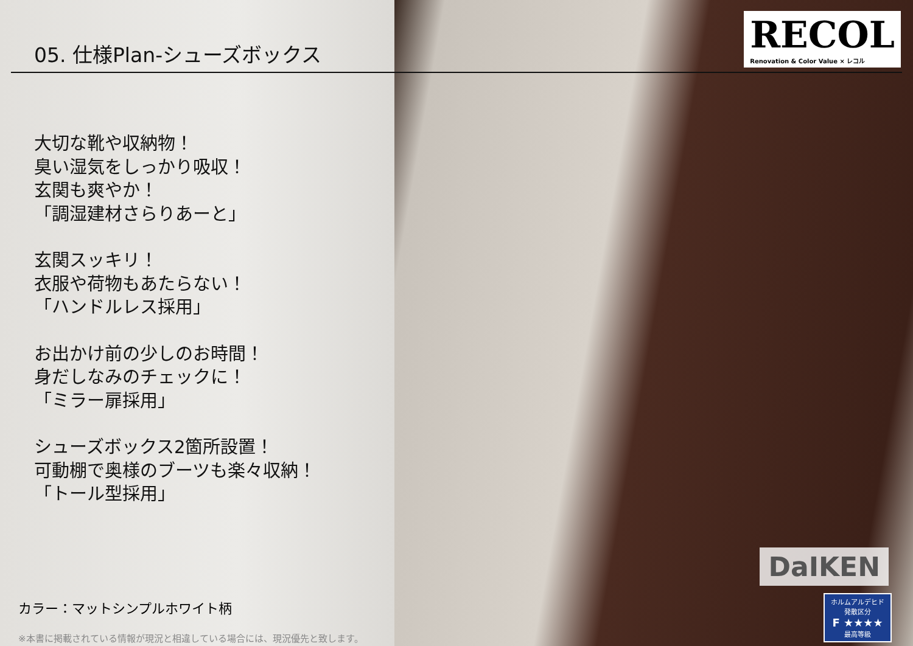05. 仕様Plan-シューズボックス
大切な靴や収納物！
臭い湿気をしっかり吸収！
玄関も爽やか！
「調湿建材さらりあーと」
玄関スッキリ！
衣服や荷物もあたらない！
「ハンドルレス採用」
お出かけ前の少しのお時間！
身だしなみのチェックに！
「ミラー扉採用」
シューズボックス2箇所設置！
可動棚で奥様のブーツも楽々収納！
「トール型採用」
カラー：マットシンプルホワイト柄
※本書に掲載されている情報が現況と相違している場合には、現況優先と致します。
RECOL
Renovation & Color Value × レコル
DaIKEN
ホルムアルデヒド
発散区分
F ★★★★
最高等級